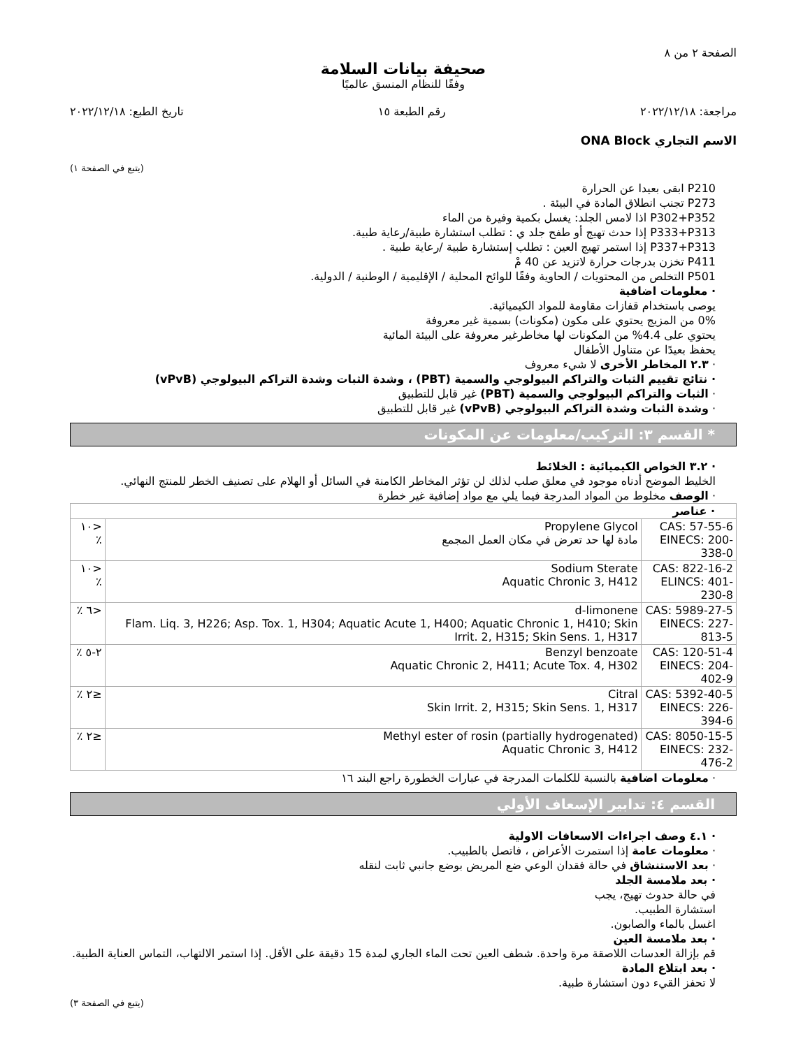الصفحة ٢ من ٨
صحيفة بيانات السلامة
وفقًا للنظام المنسق عالميًا
مراجعة: ٢٠٢٢/١٢/١٨ رقم الطبعة ١٥ تاريخ الطبع: ٢٠٢٢/١٢/١٨
الاسم التجاري ONA Block
(يتبع في الصفحة ١)
P210 ابقى بعيدا عن الحرارة
P273 تجنب انطلاق المادة في البيئة .
P302+P352 اذا لامس الجلد: يغسل بكمية وفيرة من الماء
P333+P313 إذا حدث تهيج أو طفح جلد ي : تطلب استشارة طبية/رعاية طبية.
P337+P313 إذا استمر تهيج العين : تطلب إستشارة طبية /رعاية طبية .
P411 تخزن بدرجات حرارة لاتزيد عن 40 مْ
P501 التخلص من المحتويات / الحاوية وفقًا للوائح المحلية / الإقليمية / الوطنية / الدولية.
· معلومات اضافية
يوصى باستخدام قفازات مقاومة للمواد الكيميائية.
0% من المزيج يحتوي على مكون (مكونات) بسمية غير معروفة
يحتوي على 4.4% من المكونات لها مخاطرغير معروفة على البيئة المائية
يحفظ بعيدًا عن متناول الأطفال
· ٢.٣ المخاطر الأخرى لا شيء معروف
· نتائج تقييم الثبات والتراكم البيولوجي والسمية (PBT) ، وشدة الثبات وشدة التراكم البيولوجي (vPvB)
· الثبات والتراكم البيولوجي والسمية (PBT) غير قابل للتطبيق
· وشدة الثبات وشدة التراكم البيولوجي (vPvB) غير قابل للتطبيق
* القسم ٣: التركيب/معلومات عن المكونات
· ٣.٢ الخواص الكيميائية : الخلائط
الخليط الموضح أدناه موجود في معلق صلب لذلك لن تؤثر المخاطر الكامنة في السائل أو الهلام على تصنيف الخطر للمنتج النهائي.
· الوصف مخلوط من المواد المدرجة فيما يلي مع مواد إضافية غير خطرة
| · عناصر | | |
| CAS: 57-55-6 EINECS: 200-338-0 | Propylene Glycol مادة لها حد تعرض في مكان العمل المجمع | <١٠ ٪ |
| CAS: 822-16-2 ELINCS: 401-230-8 | Sodium Sterate Aquatic Chronic 3, H412 | <١٠ ٪ |
| CAS: 5989-27-5 EINECS: 227-813-5 | d-limonene Flam. Liq. 3, H226; Asp. Tox. 1, H304; Aquatic Acute 1, H400; Aquatic Chronic 1, H410; Skin Irrit. 2, H315; Skin Sens. 1, H317 | <٦ ٪ |
| CAS: 120-51-4 EINECS: 204-402-9 | Benzyl benzoate Aquatic Chronic 2, H411; Acute Tox. 4, H302 | ٢-٥ ٪ |
| CAS: 5392-40-5 EINECS: 226-394-6 | Citral Skin Irrit. 2, H315; Skin Sens. 1, H317 | ≤٢ ٪ |
| CAS: 8050-15-5 EINECS: 232-476-2 | Methyl ester of rosin (partially hydrogenated) Aquatic Chronic 3, H412 | ≤٢ ٪ |
· معلومات اضافية بالنسبة للكلمات المدرجة في عبارات الخطورة راجع البند ١٦
القسم ٤: تدابير الإسعاف الأولي
· ٤.١ وصف اجراءات الاسعافات الاولية
· معلومات عامة إذا استمرت الأعراض ، فاتصل بالطبيب.
· بعد الاستنشاق في حالة فقدان الوعي ضع المريض بوضع جانبي ثابت لنقله
· بعد ملامسة الجلد
في حالة حدوث تهيج، يجب
استشارة الطبيب.
اغسل بالماء والصابون.
· بعد ملامسة العين
قم بإزالة العدسات اللاصقة مرة واحدة. شطف العين تحت الماء الجاري لمدة 15 دقيقة على الأقل. إذا استمر الالتهاب، التماس العناية الطبية.
· بعد ابتلاع المادة
لا تحفز القيء دون استشارة طبية.
(يتبع في الصفحة ٣)